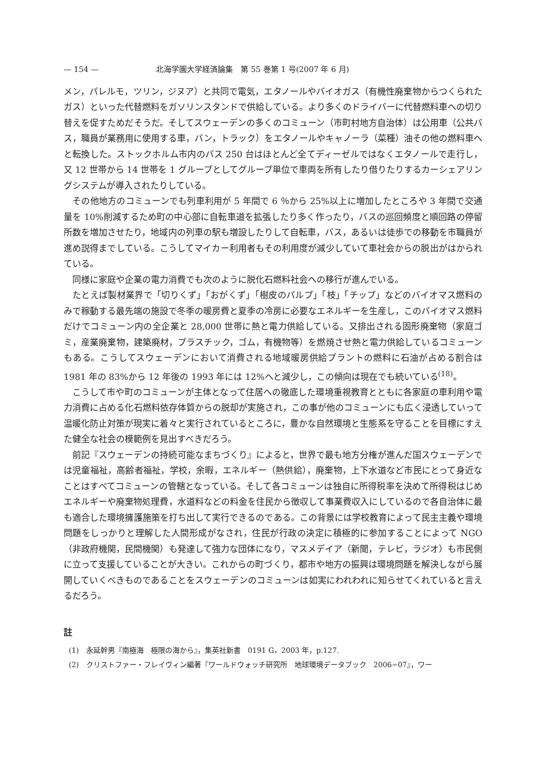— 154 — 北海学園大学経済論集　第 55 巻第 1 号(2007 年 6 月)
メン，パレルモ，ツリン，ジヌア）と共同で電気，エタノールやバイオガス（有機性廃棄物からつくられたガス）といった代替燃料をガソリンスタンドで供給している。より多くのドライバーに代替燃料車への切り替えを促すためだそうだ。そしてスウェーデンの多くのコミューン（市町村地方自治体）は公用車（公共バス，職員が業務用に使用する車，バン，トラック）をエタノールやキャノーラ（菜種）油その他の燃料車へと転換した。ストックホルム市内のバス 250 台はほとんど全てディーゼルではなくエタノールで走行し，又 12 世帯から 14 世帯を 1 グループとしてグループ単位で車両を所有したり借りたりするカーシェアリングシステムが導入されたりしている。
その他地方のコミューンでも列車利用が 5 年間で 6 ％から 25%以上に増加したところや 3 年間で交通量を 10%削減するため町の中心部に自転車道を拡張したり多く作ったり，バスの巡回頻度と順回路の停留所数を増加させたり，地域内の列車の駅も増設したりして自転車，バス，あるいは徒歩での移動を市職員が進め説得までしている。こうしてマイカー利用者もその利用度が減少していて車社会からの脱出がはかられている。
同様に家庭や企業の電力消費でも次のように脱化石燃料社会への移行が進んでいる。
たとえば製材業界で「切りくず」「おがくず」「樹皮のパルプ」「枝」「チップ」などのバイオマス燃料のみで稼動する最先端の施設で冬季の暖房費と夏季の冷房に必要なエネルギーを生産し，このバイオマス燃料だけでコミューン内の全企業と 28,000 世帯に熱と電力供給している。又排出される固形廃棄物（家庭ゴミ，産業廃棄物，建築廃材，プラスチック，ゴム，有機物等）を燃焼させ熱と電力供給しているコミューンもある。こうしてスウェーデンにおいて消費される地域暖房供給プラントの燃料に石油が占める割合は 1981 年の 83%から 12 年後の 1993 年には 12%へと減少し，この傾向は現在でも続いている<sup>(18)</sup>。
こうして市や町のコミューンが主体となって住居への徹底した環境重視教育とともに各家庭の車利用や電力消費に占める化石燃料依存体質からの脱却が実施され，この事が他のコミューンにも広く浸透していって温暖化防止対策が現実に着々と実行されているところに，豊かな自然環境と生態系を守ることを目標にすえた健全な社会の模範例を見出すべきだろう。
前記『スウェーデンの持続可能なまちづくり』によると，世界で最も地方分権が進んだ国スウェーデンでは児童福祉，高齢者福祉，学校，余暇，エネルギー（熱供給），廃棄物，上下水道など市民にとって身近なことはすべてコミューンの管轄となっている。そして各コミューンは独自に所得税率を決めて所得税はじめエネルギーや廃棄物処理費，水道料などの料金を住民から徴収して事業費収入にしているので各自治体に最も適合した環境擁護施策を打ち出して実行できるのである。この背景には学校教育によって民主主義や環境問題をしっかりと理解した人間形成がなされ，住民が行政の決定に積極的に参加することによって NGO（非政府機関，民間機関）も発達して強力な団体になり，マスメデイア（新聞，テレビ，ラジオ）も市民側に立って支援していることが大きい。これからの町づくり，都市や地方の振興は環境問題を解決しながら展開していくべきものであることをスウェーデンのコミューンは如実にわれわれに知らせてくれていると言えるだろう。
註
(1)　永延幹男『南極海　極限の海から』，集英社新書　0191 G，2003 年，p.127.
(2)　クリストファー・フレイヴィン編著『ワールドウォッチ研究所　地球環境データブック　2006−07』，ワー